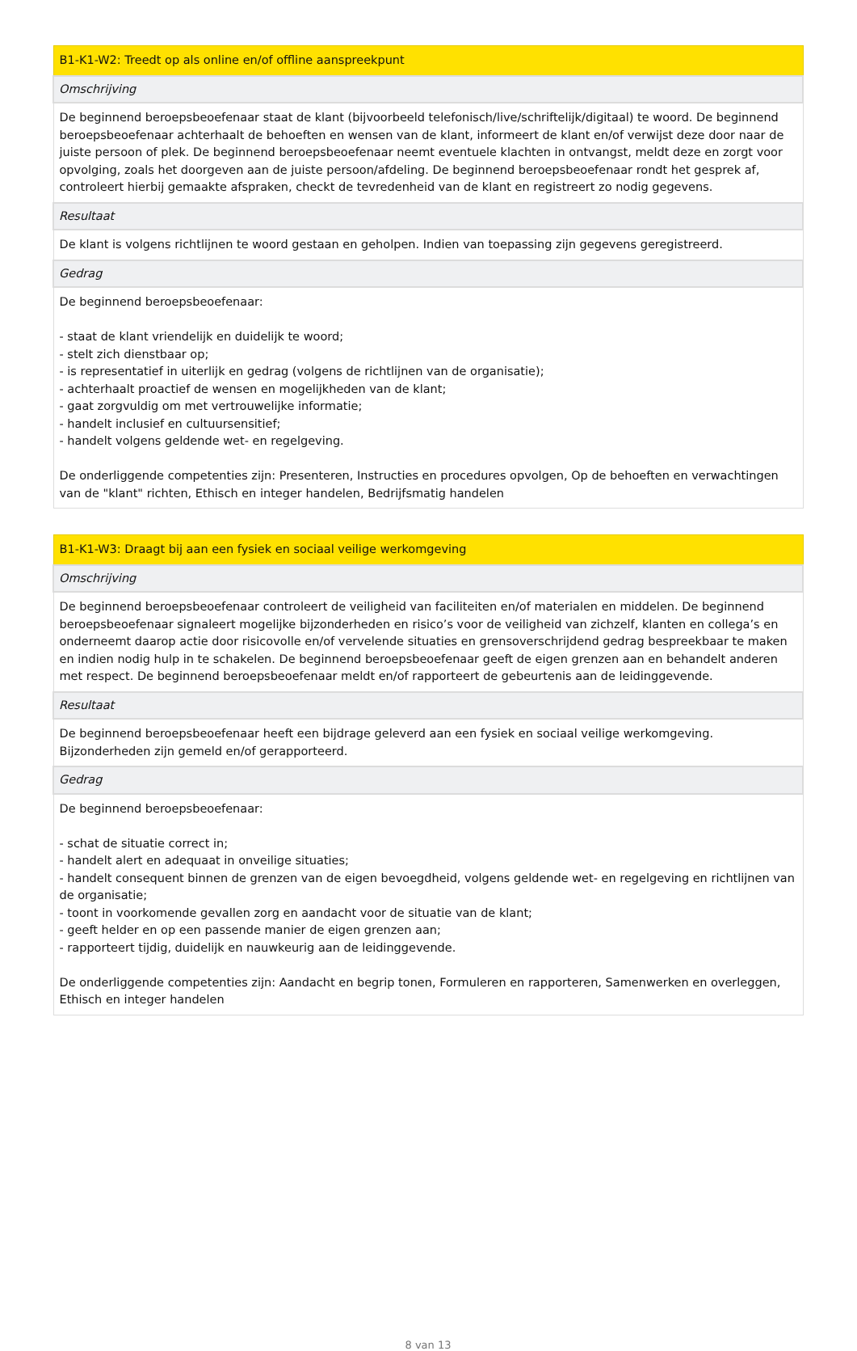| B1-K1-W2: Treedt op als online en/of offline aanspreekpunt |
| --- |
| Omschrijving |
| De beginnend beroepsbeoefenaar staat de klant (bijvoorbeeld telefonisch/live/schriftelijk/digitaal) te woord. De beginnend beroepsbeoefenaar achterhaalt de behoeften en wensen van de klant, informeert de klant en/of verwijst deze door naar de juiste persoon of plek. De beginnend beroepsbeoefenaar neemt eventuele klachten in ontvangst, meldt deze en zorgt voor opvolging, zoals het doorgeven aan de juiste persoon/afdeling. De beginnend beroepsbeoefenaar rondt het gesprek af, controleert hierbij gemaakte afspraken, checkt de tevredenheid van de klant en registreert zo nodig gegevens. |
| Resultaat |
| De klant is volgens richtlijnen te woord gestaan en geholpen. Indien van toepassing zijn gegevens geregistreerd. |
| Gedrag |
| De beginnend beroepsbeoefenaar: - staat de klant vriendelijk en duidelijk te woord; - stelt zich dienstbaar op; - is representatief in uiterlijk en gedrag (volgens de richtlijnen van de organisatie); - achterhaalt proactief de wensen en mogelijkheden van de klant; - gaat zorgvuldig om met vertrouwelijke informatie; - handelt inclusief en cultuursensitief; - handelt volgens geldende wet- en regelgeving. De onderliggende competenties zijn: Presenteren, Instructies en procedures opvolgen, Op de behoeften en verwachtingen van de "klant" richten, Ethisch en integer handelen, Bedrijfsmatig handelen |
| B1-K1-W3: Draagt bij aan een fysiek en sociaal veilige werkomgeving |
| --- |
| Omschrijving |
| De beginnend beroepsbeoefenaar controleert de veiligheid van faciliteiten en/of materialen en middelen. De beginnend beroepsbeoefenaar signaleert mogelijke bijzonderheden en risico’s voor de veiligheid van zichzelf, klanten en collega’s en onderneemt daarop actie door risicovolle en/of vervelende situaties en grensoverschrijdend gedrag bespreekbaar te maken en indien nodig hulp in te schakelen. De beginnend beroepsbeoefenaar geeft de eigen grenzen aan en behandelt anderen met respect. De beginnend beroepsbeoefenaar meldt en/of rapporteert de gebeurtenis aan de leidinggevende. |
| Resultaat |
| De beginnend beroepsbeoefenaar heeft een bijdrage geleverd aan een fysiek en sociaal veilige werkomgeving. Bijzonderheden zijn gemeld en/of gerapporteerd. |
| Gedrag |
| De beginnend beroepsbeoefenaar: - schat de situatie correct in; - handelt alert en adequaat in onveilige situaties; - handelt consequent binnen de grenzen van de eigen bevoegdheid, volgens geldende wet- en regelgeving en richtlijnen van de organisatie; - toont in voorkomende gevallen zorg en aandacht voor de situatie van de klant; - geeft helder en op een passende manier de eigen grenzen aan; - rapporteert tijdig, duidelijk en nauwkeurig aan de leidinggevende. De onderliggende competenties zijn: Aandacht en begrip tonen, Formuleren en rapporteren, Samenwerken en overleggen, Ethisch en integer handelen |
8 van 13